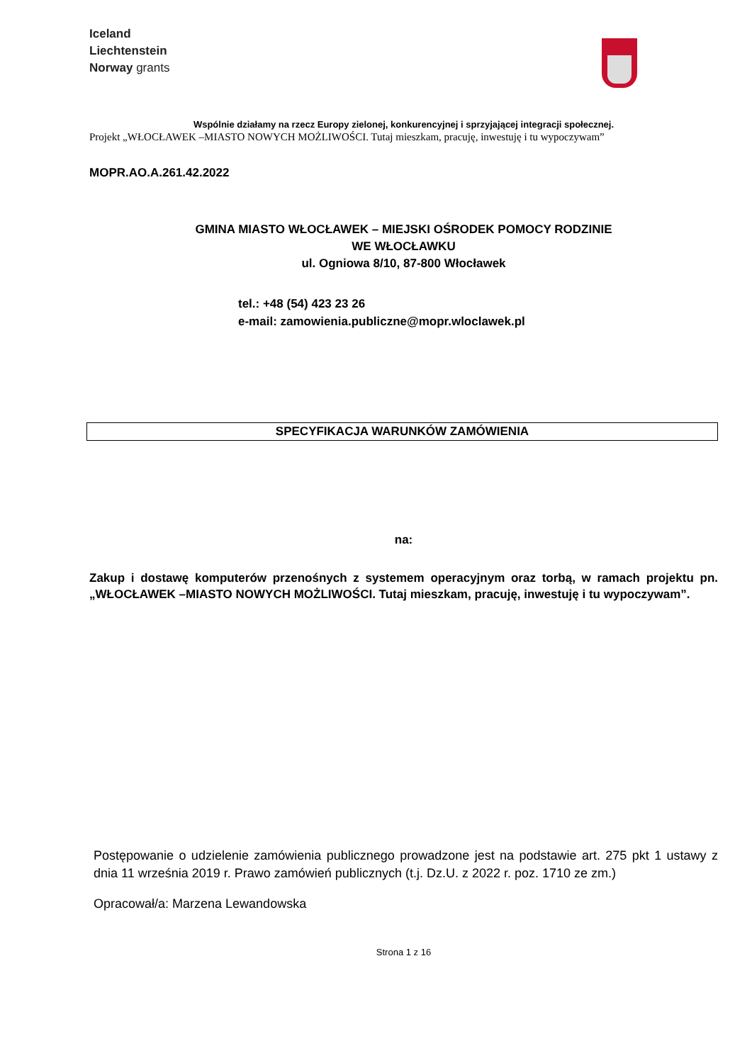Iceland
Liechtenstein
Norway grants
Wspólnie działamy na rzecz Europy zielonej, konkurencyjnej i sprzyjającej integracji społecznej.
Projekt „WŁOCŁAWEK –MIASTO NOWYCH MOŻLIWOŚCI. Tutaj mieszkam, pracuję, inwestuję i tu wypoczywam”
MOPR.AO.A.261.42.2022
GMINA MIASTO WŁOCŁAWEK – MIEJSKI OŚRODEK POMOCY RODZINIE
WE WŁOCŁAWKU
ul. Ogniowa 8/10, 87-800 Włocławek
tel.: +48 (54) 423 23 26
e-mail: zamowienia.publiczne@mopr.wloclawek.pl
SPECYFIKACJA WARUNKÓW ZAMÓWIENIA
na:
Zakup i dostawę komputerów przenośnych z systemem operacyjnym oraz torbą, w ramach projektu pn. „WŁOCŁAWEK –MIASTO NOWYCH MOŻLIWOŚCI. Tutaj mieszkam, pracuję, inwestuję i tu wypoczywam”.
Postępowanie o udzielenie zamówienia publicznego prowadzone jest na podstawie art. 275 pkt 1 ustawy z dnia 11 września 2019 r. Prawo zamówień publicznych (t.j. Dz.U. z 2022 r. poz. 1710 ze zm.)
Opracował/a: Marzena Lewandowska
Strona 1 z 16